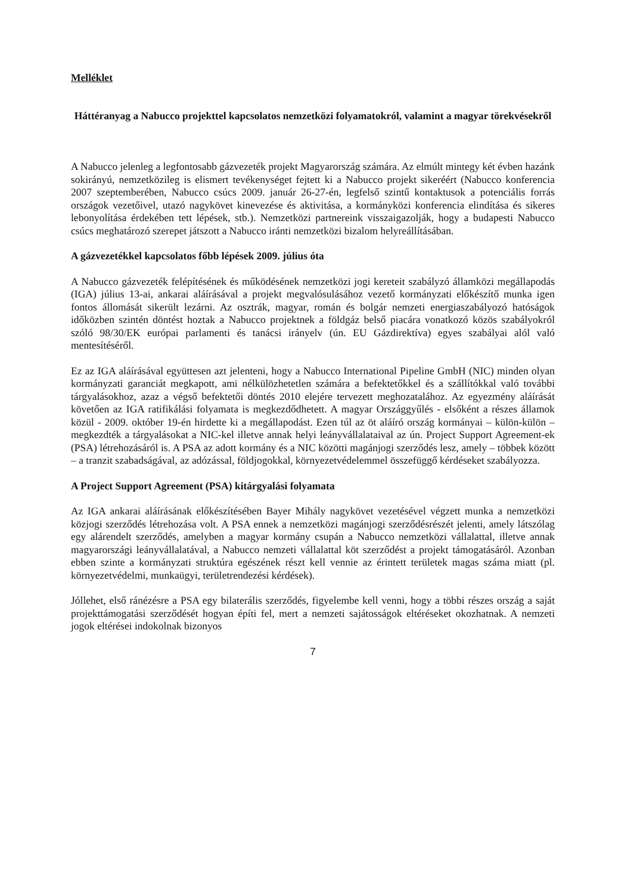Melléklet
Háttéranyag a Nabucco projekttel kapcsolatos nemzetközi folyamatokról, valamint a magyar törekvésekről
A Nabucco jelenleg a legfontosabb gázvezeték projekt Magyarország számára. Az elmúlt mintegy két évben hazánk sokirányú, nemzetközileg is elismert tevékenységet fejtett ki a Nabucco projekt sikeréért (Nabucco konferencia 2007 szeptemberében, Nabucco csúcs 2009. január 26-27-én, legfelső szintű kontaktusok a potenciális forrás országok vezetőivel, utazó nagykövet kinevezése és aktivitása, a kormányközi konferencia elindítása és sikeres lebonyolítása érdekében tett lépések, stb.). Nemzetközi partnereink visszaigazolják, hogy a budapesti Nabucco csúcs meghatározó szerepet játszott a Nabucco iránti nemzetközi bizalom helyreállításában.
A gázvezetékkel kapcsolatos főbb lépések 2009. július óta
A Nabucco gázvezeték felépítésének és működésének nemzetközi jogi kereteit szabályzó államközi megállapodás (IGA) július 13-ai, ankarai aláírásával a projekt megvalósulásához vezető kormányzati előkészítő munka igen fontos állomását sikerült lezárni. Az osztrák, magyar, román és bolgár nemzeti energiaszabályozó hatóságok időközben szintén döntést hoztak a Nabucco projektnek a földgáz belső piacára vonatkozó közös szabályokról szóló 98/30/EK európai parlamenti és tanácsi irányelv (ún. EU Gázdirektíva) egyes szabályai alól való mentesítéséről.
Ez az IGA aláírásával együttesen azt jelenteni, hogy a Nabucco International Pipeline GmbH (NIC) minden olyan kormányzati garanciát megkapott, ami nélkülözhetetlen számára a befektetőkkel és a szállítókkal való további tárgyalásokhoz, azaz a végső befektetői döntés 2010 elejére tervezett meghozatalához. Az egyezmény aláírását követően az IGA ratifikálási folyamata is megkezdődhetett. A magyar Országgyűlés - elsőként a részes államok közül - 2009. október 19-én hirdette ki a megállapodást. Ezen túl az öt aláíró ország kormányai – külön-külön – megkezdték a tárgyalásokat a NIC-kel illetve annak helyi leányvállalataival az ún. Project Support Agreement-ek (PSA) létrehozásáról is. A PSA az adott kormány és a NIC közötti magánjogi szerződés lesz, amely – többek között – a tranzit szabadságával, az adózással, földjogokkal, környezetvédelemmel összefüggő kérdéseket szabályozza.
A Project Support Agreement (PSA) kitárgyalási folyamata
Az IGA ankarai aláírásának előkészítésében Bayer Mihály nagykövet vezetésével végzett munka a nemzetközi közjogi szerződés létrehozása volt. A PSA ennek a nemzetközi magánjogi szerződésrészét jelenti, amely látszólag egy alárendelt szerződés, amelyben a magyar kormány csupán a Nabucco nemzetközi vállalattal, illetve annak magyarországi leányvállalatával, a Nabucco nemzeti vállalattal köt szerződést a projekt támogatásáról. Azonban ebben szinte a kormányzati struktúra egészének részt kell vennie az érintett területek magas száma miatt (pl. környezetvédelmi, munkaügyi, területrendezési kérdések).
Jóllehet, első ránézésre a PSA egy bilaterális szerződés, figyelembe kell venni, hogy a többi részes ország a saját projekttámogatási szerződését hogyan építi fel, mert a nemzeti sajátosságok eltéréseket okozhatnak. A nemzeti jogok eltérései indokolnak bizonyos
7